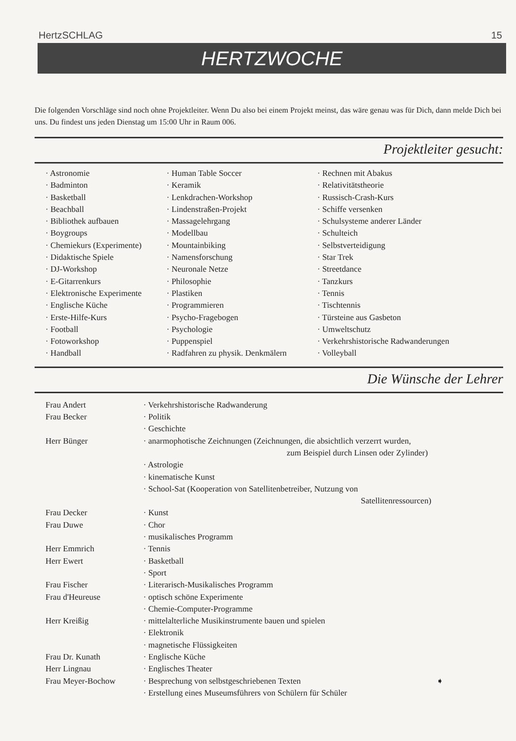HertzSCHLAG 15
HERTZWOCHE
Die folgenden Vorschläge sind noch ohne Projektleiter. Wenn Du also bei einem Projekt meinst, das wäre genau was für Dich, dann melde Dich bei uns. Du findest uns jeden Dienstag um 15:00 Uhr in Raum 006.
Projektleiter gesucht:
| · Astronomie | · Human Table Soccer | · Rechnen mit Abakus |
| · Badminton | · Keramik | · Relativitätstheorie |
| · Basketball | · Lenkdrachen-Workshop | · Russisch-Crash-Kurs |
| · Beachball | · Lindenstraßen-Projekt | · Schiffe versenken |
| · Bibliothek aufbauen | · Massagelehrgang | · Schulsysteme anderer Länder |
| · Boygroups | · Modellbau | · Schulteich |
| · Chemiekurs (Experimente) | · Mountainbiking | · Selbstverteidigung |
| · Didaktische Spiele | · Namensforschung | · Star Trek |
| · DJ-Workshop | · Neuronale Netze | · Streetdance |
| · E-Gitarrenkurs | · Philosophie | · Tanzkurs |
| · Elektronische Experimente | · Plastiken | · Tennis |
| · Englische Küche | · Programmieren | · Tischtennis |
| · Erste-Hilfe-Kurs | · Psycho-Fragebogen | · Türsteine aus Gasbeton |
| · Football | · Psychologie | · Umweltschutz |
| · Fotoworkshop | · Puppenspiel | · Verkehrshistorische Radwanderungen |
| · Handball | · Radfahren zu physik. Denkmälern | · Volleyball |
Die Wünsche der Lehrer
| Frau Andert | · Verkehrshistorische Radwanderung |
| Frau Becker | · Politik |
| | · Geschichte |
| Herr Bünger | · anarmophotische Zeichnungen (Zeichnungen, die absichtlich verzerrt wurden, zum Beispiel durch Linsen oder Zylinder) |
| | · Astrologie |
| | · kinematische Kunst |
| | · School-Sat (Kooperation von Satellitenbetreiber, Nutzung von Satellitenressourcen) |
| Frau Decker | · Kunst |
| Frau Duwe | · Chor |
| | · musikalisches Programm |
| Herr Emmrich | · Tennis |
| Herr Ewert | · Basketball |
| | · Sport |
| Frau Fischer | · Literarisch-Musikalisches Programm |
| Frau d'Heureuse | · optisch schöne Experimente |
| | · Chemie-Computer-Programme |
| Herr Kreißig | · mittelalterliche Musikinstrumente bauen und spielen |
| | · Elektronik |
| | · magnetische Flüssigkeiten |
| Frau Dr. Kunath | · Englische Küche |
| Herr Lingnau | · Englisches Theater |
| Frau Meyer-Bochow | · Besprechung von selbstgeschriebenen Texten ➧ |
| | · Erstellung eines Museumsführers von Schülern für Schüler |